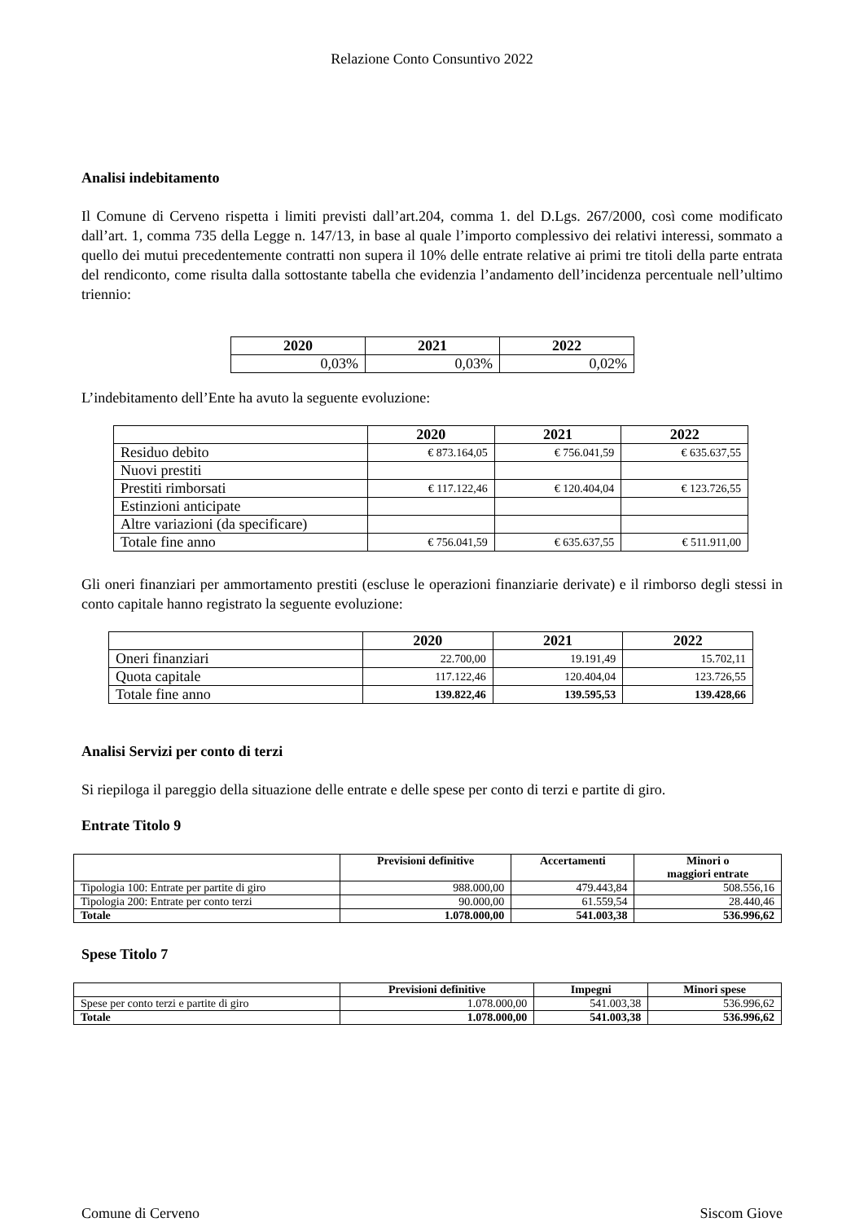Relazione Conto Consuntivo 2022
Analisi indebitamento
Il Comune di Cerveno rispetta i limiti previsti dall’art.204, comma 1. del D.Lgs. 267/2000, così come modificato dall’art. 1, comma 735 della Legge n. 147/13, in base al quale l’importo complessivo dei relativi interessi, sommato a quello dei mutui precedentemente contratti non supera il 10% delle entrate relative ai primi tre titoli della parte entrata del rendiconto, come risulta dalla sottostante tabella che evidenzia l’andamento dell’incidenza percentuale nell’ultimo triennio:
| 2020 | 2021 | 2022 |
| --- | --- | --- |
| 0,03% | 0,03% | 0,02% |
L’indebitamento dell’Ente ha avuto la seguente evoluzione:
| | 2020 | 2021 | 2022 |
| --- | --- | --- | --- |
| Residuo debito | € 873.164,05 | € 756.041,59 | € 635.637,55 |
| Nuovi prestiti | | | |
| Prestiti rimborsati | € 117.122,46 | € 120.404,04 | € 123.726,55 |
| Estinzioni anticipate | | | |
| Altre variazioni (da specificare) | | | |
| Totale fine anno | € 756.041,59 | € 635.637,55 | € 511.911,00 |
Gli oneri finanziari per ammortamento prestiti (escluse le operazioni finanziarie derivate) e il rimborso degli stessi in conto capitale hanno registrato la seguente evoluzione:
| | 2020 | 2021 | 2022 |
| --- | --- | --- | --- |
| Oneri finanziari | 22.700,00 | 19.191,49 | 15.702,11 |
| Quota capitale | 117.122,46 | 120.404,04 | 123.726,55 |
| Totale fine anno | 139.822,46 | 139.595,53 | 139.428,66 |
Analisi Servizi per conto di terzi
Si riepiloga il pareggio della situazione delle entrate e delle spese per conto di terzi e partite di giro.
Entrate Titolo 9
| | Previsioni definitive | Accertamenti | Minori o maggiori entrate |
| --- | --- | --- | --- |
| Tipologia 100: Entrate per partite di giro | 988.000,00 | 479.443,84 | 508.556,16 |
| Tipologia 200: Entrate per conto terzi | 90.000,00 | 61.559,54 | 28.440,46 |
| Totale | 1.078.000,00 | 541.003,38 | 536.996,62 |
Spese Titolo 7
| | Previsioni definitive | Impegni | Minori spese |
| --- | --- | --- | --- |
| Spese per conto terzi e partite di giro | 1.078.000,00 | 541.003,38 | 536.996,62 |
| Totale | 1.078.000,00 | 541.003,38 | 536.996,62 |
Comune di Cerveno Siscom Giove